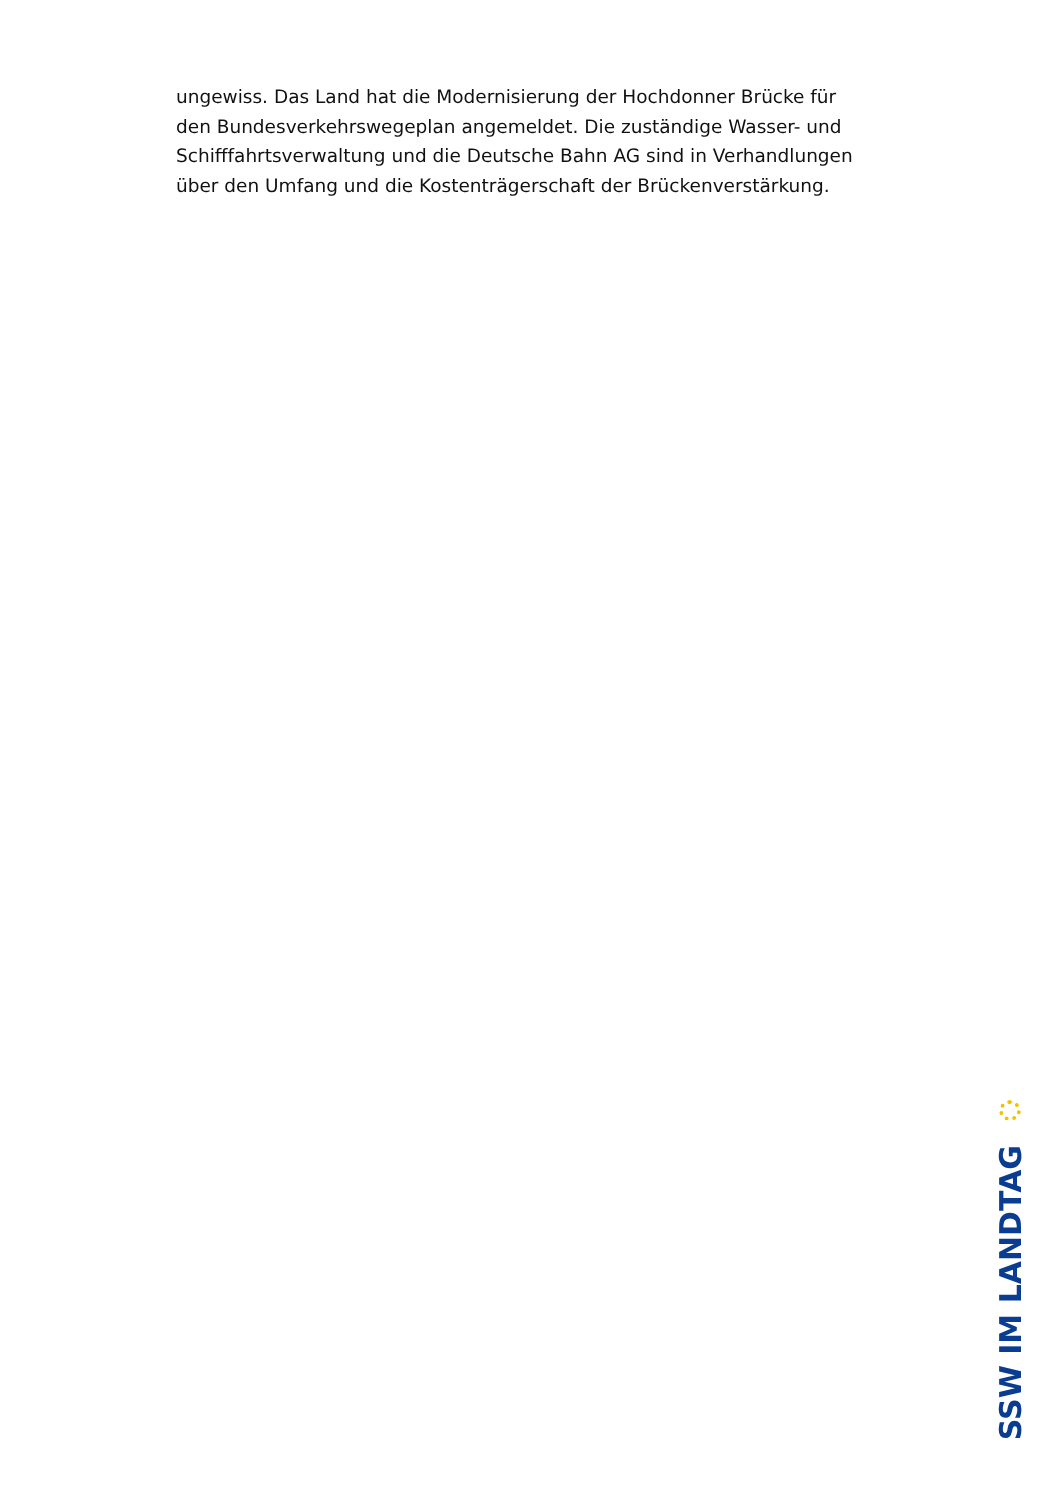ungewiss. Das Land hat die Modernisierung der Hochdonner Brücke für den Bundesverkehrswegeplan angemeldet. Die zuständige Wasser- und Schifffahrtsverwaltung und die Deutsche Bahn AG sind in Verhandlungen über den Umfang und die Kostenträgerschaft der Brückenverstärkung.
SSW IM LANDTAG